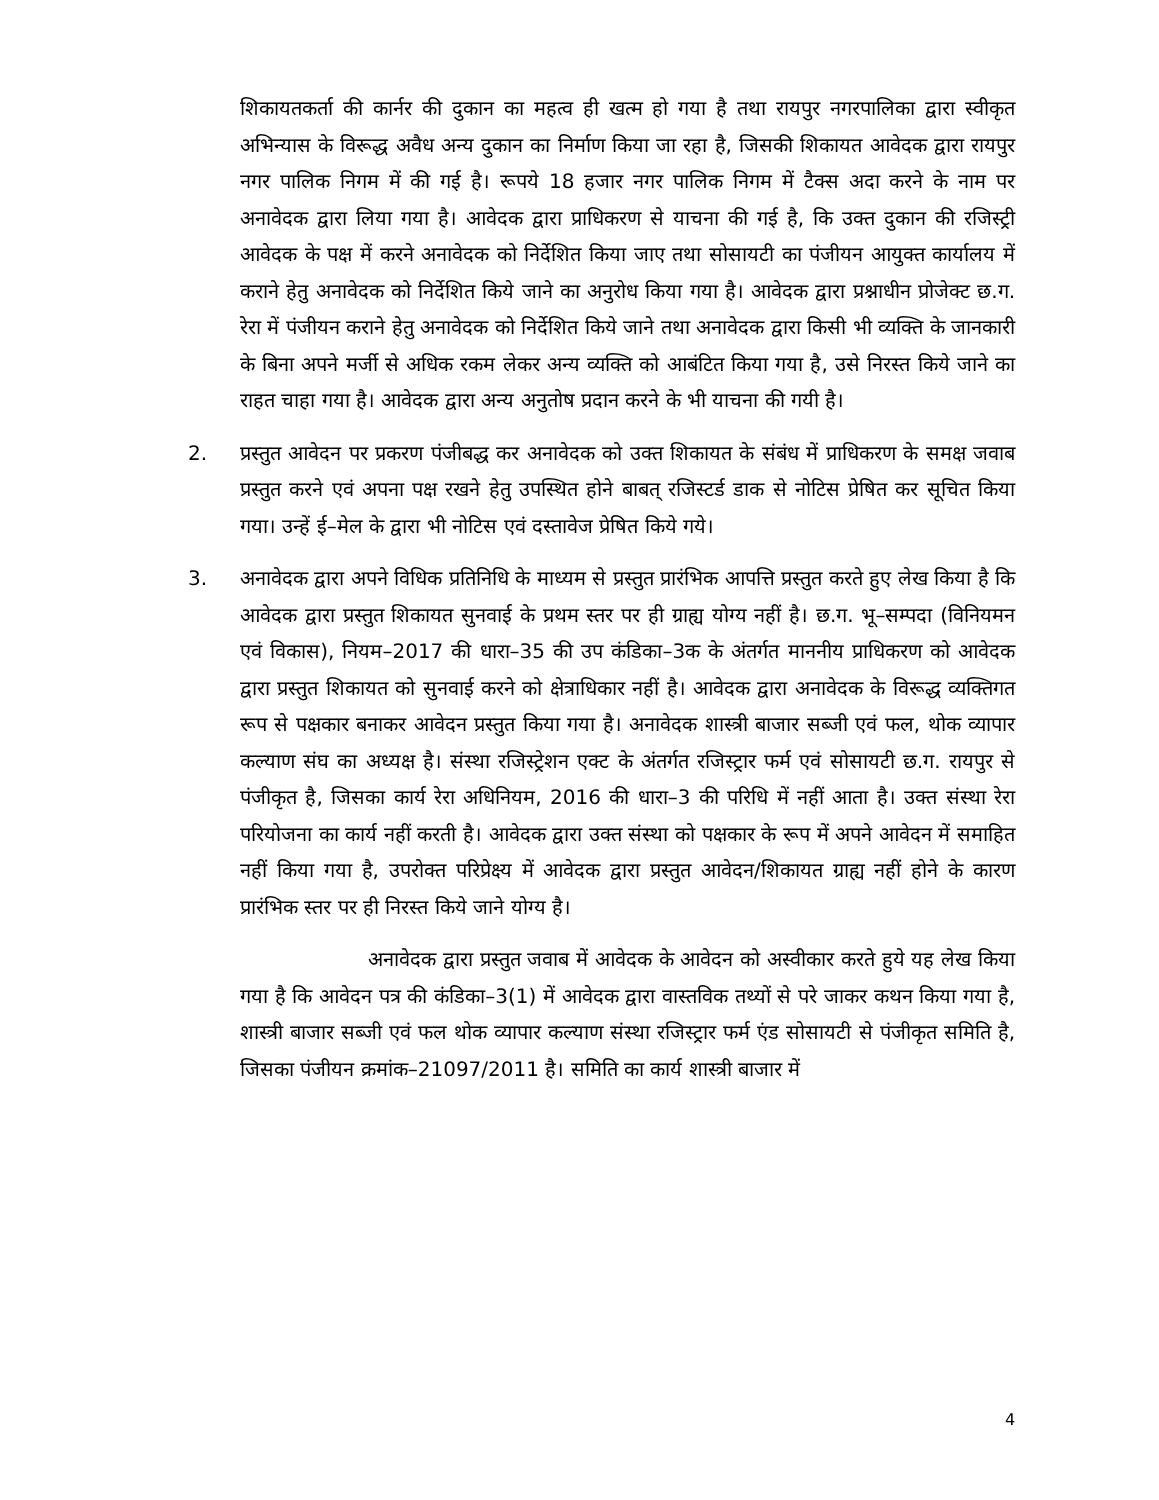शिकायतकर्ता की कार्नर की दुकान का महत्व ही खत्म हो गया है तथा रायपुर नगरपालिका द्वारा स्वीकृत अभिन्यास के विरूद्ध अवैध अन्य दुकान का निर्माण किया जा रहा है, जिसकी शिकायत आवेदक द्वारा रायपुर नगर पालिक निगम में की गई है। रूपये 18 हजार नगर पालिक निगम में टैक्स अदा करने के नाम पर अनावेदक द्वारा लिया गया है। आवेदक द्वारा प्राधिकरण से याचना की गई है, कि उक्त दुकान की रजिस्ट्री आवेदक के पक्ष में करने अनावेदक को निर्देशित किया जाए तथा सोसायटी का पंजीयन आयुक्त कार्यालय में कराने हेतु अनावेदक को निर्देशित किये जाने का अनुरोध किया गया है। आवेदक द्वारा प्रश्नाधीन प्रोजेक्ट छ.ग. रेरा में पंजीयन कराने हेतु अनावेदक को निर्देशित किये जाने तथा अनावेदक द्वारा किसी भी व्यक्ति के जानकारी के बिना अपने मर्जी से अधिक रकम लेकर अन्य व्यक्ति को आबंटित किया गया है, उसे निरस्त किये जाने का राहत चाहा गया है। आवेदक द्वारा अन्य अनुतोष प्रदान करने के भी याचना की गयी है।
2. प्रस्तुत आवेदन पर प्रकरण पंजीबद्ध कर अनावेदक को उक्त शिकायत के संबंध में प्राधिकरण के समक्ष जवाब प्रस्तुत करने एवं अपना पक्ष रखने हेतु उपस्थित होने बाबत् रजिस्टर्ड डाक से नोटिस प्रेषित कर सूचित किया गया। उन्हें ई–मेल के द्वारा भी नोटिस एवं दस्तावेज प्रेषित किये गये।
3. अनावेदक द्वारा अपने विधिक प्रतिनिधि के माध्यम से प्रस्तुत प्रारंभिक आपत्ति प्रस्तुत करते हुए लेख किया है कि आवेदक द्वारा प्रस्तुत शिकायत सुनवाई के प्रथम स्तर पर ही ग्राह्य योग्य नहीं है। छ.ग. भू–सम्पदा (विनियमन एवं विकास), नियम–2017 की धारा–35 की उप कंडिका–3क के अंतर्गत माननीय प्राधिकरण को आवेदक द्वारा प्रस्तुत शिकायत को सुनवाई करने को क्षेत्राधिकार नहीं है। आवेदक द्वारा अनावेदक के विरूद्ध व्यक्तिगत रूप से पक्षकार बनाकर आवेदन प्रस्तुत किया गया है। अनावेदक शास्त्री बाजार सब्जी एवं फल, थोक व्यापार कल्याण संघ का अध्यक्ष है। संस्था रजिस्ट्रेशन एक्ट के अंतर्गत रजिस्ट्रार फर्म एवं सोसायटी छ.ग. रायपुर से पंजीकृत है, जिसका कार्य रेरा अधिनियम, 2016 की धारा–3 की परिधि में नहीं आता है। उक्त संस्था रेरा परियोजना का कार्य नहीं करती है। आवेदक द्वारा उक्त संस्था को पक्षकार के रूप में अपने आवेदन में समाहित नहीं किया गया है, उपरोक्त परिप्रेक्ष्य में आवेदक द्वारा प्रस्तुत आवेदन/शिकायत ग्राह्य नहीं होने के कारण प्रारंभिक स्तर पर ही निरस्त किये जाने योग्य है।
अनावेदक द्वारा प्रस्तुत जवाब में आवेदक के आवेदन को अस्वीकार करते हुये यह लेख किया गया है कि आवेदन पत्र की कंडिका–3(1) में आवेदक द्वारा वास्तविक तथ्यों से परे जाकर कथन किया गया है, शास्त्री बाजार सब्जी एवं फल थोक व्यापार कल्याण संस्था रजिस्ट्रार फर्म एंड सोसायटी से पंजीकृत समिति है, जिसका पंजीयन क्रमांक–21097/2011 है। समिति का कार्य शास्त्री बाजार में
4